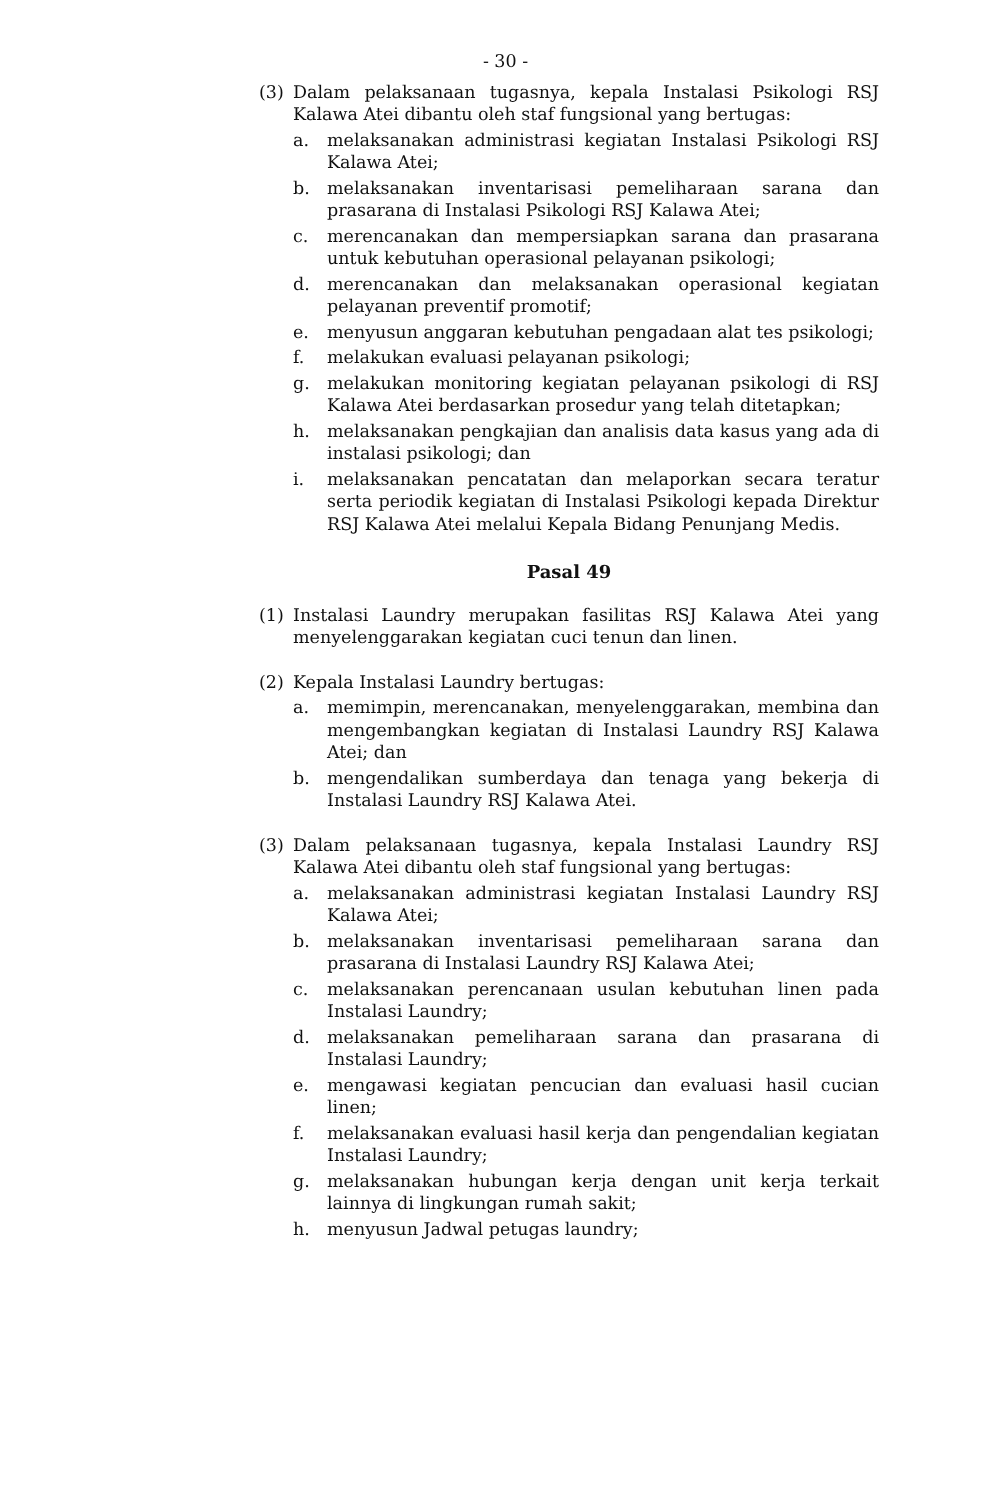- 30 -
(3) Dalam pelaksanaan tugasnya, kepala Instalasi Psikologi RSJ Kalawa Atei dibantu oleh staf fungsional yang bertugas:
a. melaksanakan administrasi kegiatan Instalasi Psikologi RSJ Kalawa Atei;
b. melaksanakan inventarisasi pemeliharaan sarana dan prasarana di Instalasi Psikologi RSJ Kalawa Atei;
c. merencanakan dan mempersiapkan sarana dan prasarana untuk kebutuhan operasional pelayanan psikologi;
d. merencanakan dan melaksanakan operasional kegiatan pelayanan preventif promotif;
e. menyusun anggaran kebutuhan pengadaan alat tes psikologi;
f. melakukan evaluasi pelayanan psikologi;
g. melakukan monitoring kegiatan pelayanan psikologi di RSJ Kalawa Atei berdasarkan prosedur yang telah ditetapkan;
h. melaksanakan pengkajian dan analisis data kasus yang ada di instalasi psikologi; dan
i. melaksanakan pencatatan dan melaporkan secara teratur serta periodik kegiatan di Instalasi Psikologi kepada Direktur RSJ Kalawa Atei melalui Kepala Bidang Penunjang Medis.
Pasal 49
(1) Instalasi Laundry merupakan fasilitas RSJ Kalawa Atei yang menyelenggarakan kegiatan cuci tenun dan linen.
(2) Kepala Instalasi Laundry bertugas:
a. memimpin, merencanakan, menyelenggarakan, membina dan mengembangkan kegiatan di Instalasi Laundry RSJ Kalawa Atei; dan
b. mengendalikan sumberdaya dan tenaga yang bekerja di Instalasi Laundry RSJ Kalawa Atei.
(3) Dalam pelaksanaan tugasnya, kepala Instalasi Laundry RSJ Kalawa Atei dibantu oleh staf fungsional yang bertugas:
a. melaksanakan administrasi kegiatan Instalasi Laundry RSJ Kalawa Atei;
b. melaksanakan inventarisasi pemeliharaan sarana dan prasarana di Instalasi Laundry RSJ Kalawa Atei;
c. melaksanakan perencanaan usulan kebutuhan linen pada Instalasi Laundry;
d. melaksanakan pemeliharaan sarana dan prasarana di Instalasi Laundry;
e. mengawasi kegiatan pencucian dan evaluasi hasil cucian linen;
f. melaksanakan evaluasi hasil kerja dan pengendalian kegiatan Instalasi Laundry;
g. melaksanakan hubungan kerja dengan unit kerja terkait lainnya di lingkungan rumah sakit;
h. menyusun Jadwal petugas laundry;